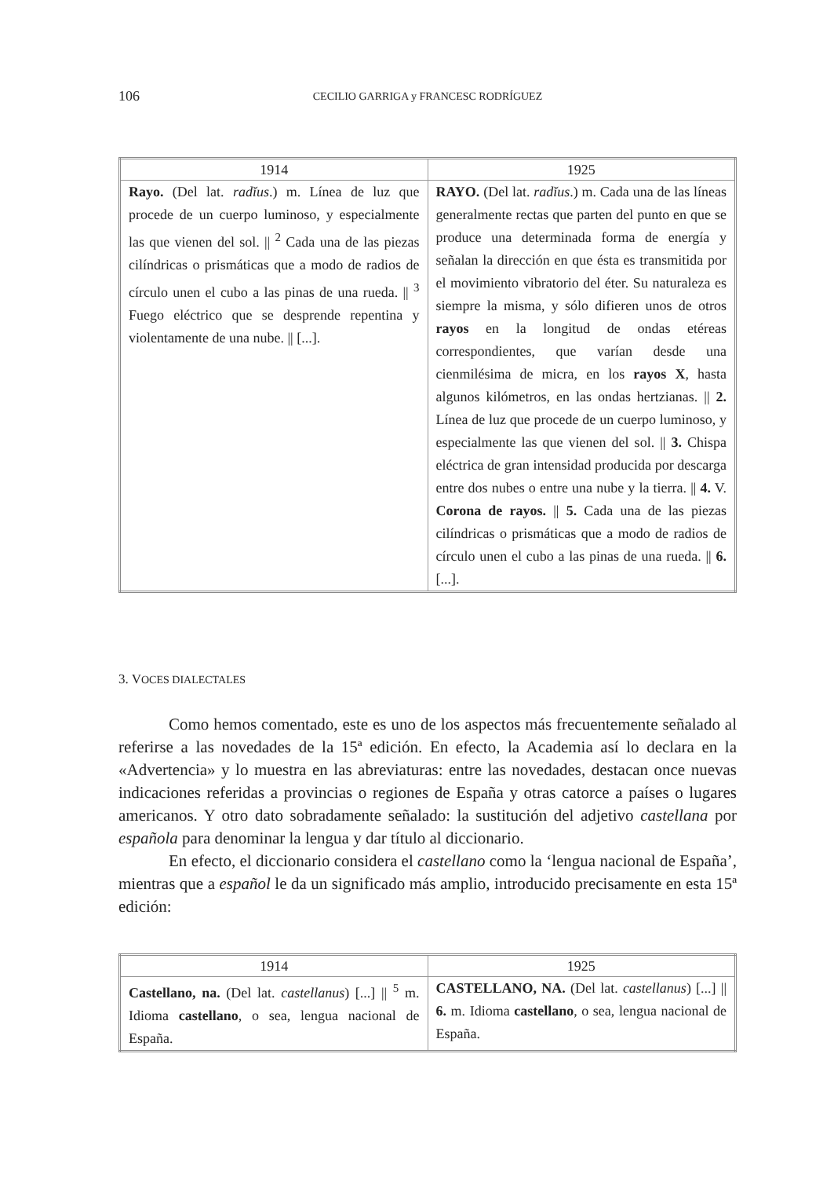106
CECILIO GARRIGA y FRANCESC RODRÍGUEZ
| 1914 | 1925 |
| --- | --- |
| Rayo. (Del lat. radĭus .) m. Línea de luz que procede de un cuerpo luminoso, y especialmente las que vienen del sol. // <sup>2</sup> Cada una de las piezas cilíndricas o prismáticas que a modo de radios de círculo unen el cubo a las pinas de una rueda. // <sup>3</sup> Fuego eléctrico que se desprende repentina y violentamente de una nube. // [...]. | RAYO. (Del lat. radĭus .) m. Cada una de las líneas generalmente rectas que parten del punto en que se produce una determinada forma de energía y señalan la dirección en que ésta es transmitida por el movimiento vibratorio del éter. Su naturaleza es siempre la misma, y sólo difieren unos de otros rayos en la longitud de ondas etéreas correspondientes, que varían desde una cienmilésima de micra, en los rayos X , hasta algunos kilómetros, en las ondas hertzianas. // 2. Línea de luz que procede de un cuerpo luminoso, y especialmente las que vienen del sol. // 3. Chispa eléctrica de gran intensidad producida por descarga entre dos nubes o entre una nube y la tierra. // 4. V. Corona de rayos. // 5. Cada una de las piezas cilíndricas o prismáticas que a modo de radios de círculo unen el cubo a las pinas de una rueda. // 6. [...]. |
3. VOCES DIALECTALES
Como hemos comentado, este es uno de los aspectos más frecuentemente señalado al referirse a las novedades de la 15ª edición. En efecto, la Academia así lo declara en la «Advertencia» y lo muestra en las abreviaturas: entre las novedades, destacan once nuevas indicaciones referidas a provincias o regiones de España y otras catorce a países o lugares americanos. Y otro dato sobradamente señalado: la sustitución del adjetivo castellana por española para denominar la lengua y dar título al diccionario.
En efecto, el diccionario considera el castellano como la ‘lengua nacional de España’, mientras que a español le da un significado más amplio, introducido precisamente en esta 15ª edición:
| 1914 | 1925 |
| --- | --- |
| Castellano, na. (Del lat. castellanus ) [...] // <sup>5</sup> m. Idioma castellano , o sea, lengua nacional de España. | CASTELLANO, NA. (Del lat. castellanus ) [...] // 6. m. Idioma castellano , o sea, lengua nacional de España. |